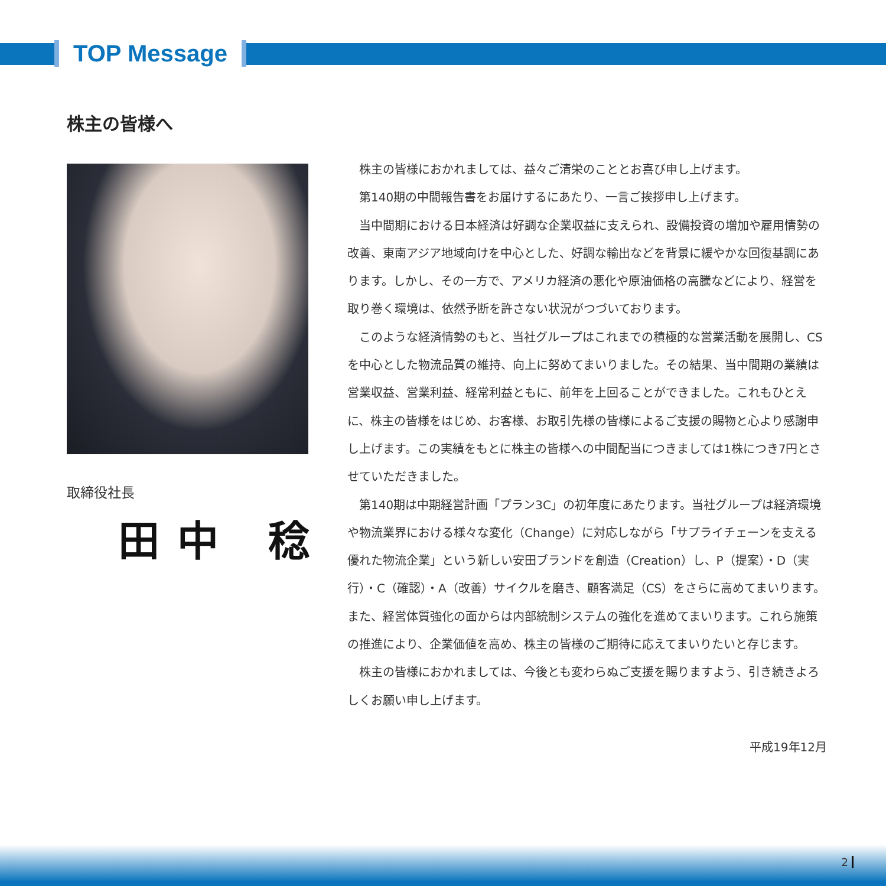TOP Message
株主の皆様へ
取締役社長
田中 稔
株主の皆様におかれましては、益々ご清栄のこととお喜び申し上げます。
第140期の中間報告書をお届けするにあたり、一言ご挨拶申し上げます。
当中間期における日本経済は好調な企業収益に支えられ、設備投資の増加や雇用情勢の改善、東南アジア地域向けを中心とした、好調な輸出などを背景に緩やかな回復基調にあります。しかし、その一方で、アメリカ経済の悪化や原油価格の高騰などにより、経営を取り巻く環境は、依然予断を許さない状況がつづいております。
このような経済情勢のもと、当社グループはこれまでの積極的な営業活動を展開し、CSを中心とした物流品質の維持、向上に努めてまいりました。その結果、当中間期の業績は営業収益、営業利益、経常利益ともに、前年を上回ることができました。これもひとえに、株主の皆様をはじめ、お客様、お取引先様の皆様によるご支援の賜物と心より感謝申し上げます。この実績をもとに株主の皆様への中間配当につきましては1株につき7円とさせていただきました。
第140期は中期経営計画「プラン3C」の初年度にあたります。当社グループは経済環境や物流業界における様々な変化（Change）に対応しながら「サプライチェーンを支える優れた物流企業」という新しい安田ブランドを創造（Creation）し、P（提案）・D（実行）・C（確認）・A（改善）サイクルを磨き、顧客満足（CS）をさらに高めてまいります。また、経営体質強化の面からは内部統制システムの強化を進めてまいります。これら施策の推進により、企業価値を高め、株主の皆様のご期待に応えてまいりたいと存じます。
株主の皆様におかれましては、今後とも変わらぬご支援を賜りますよう、引き続きよろしくお願い申し上げます。
平成19年12月
2